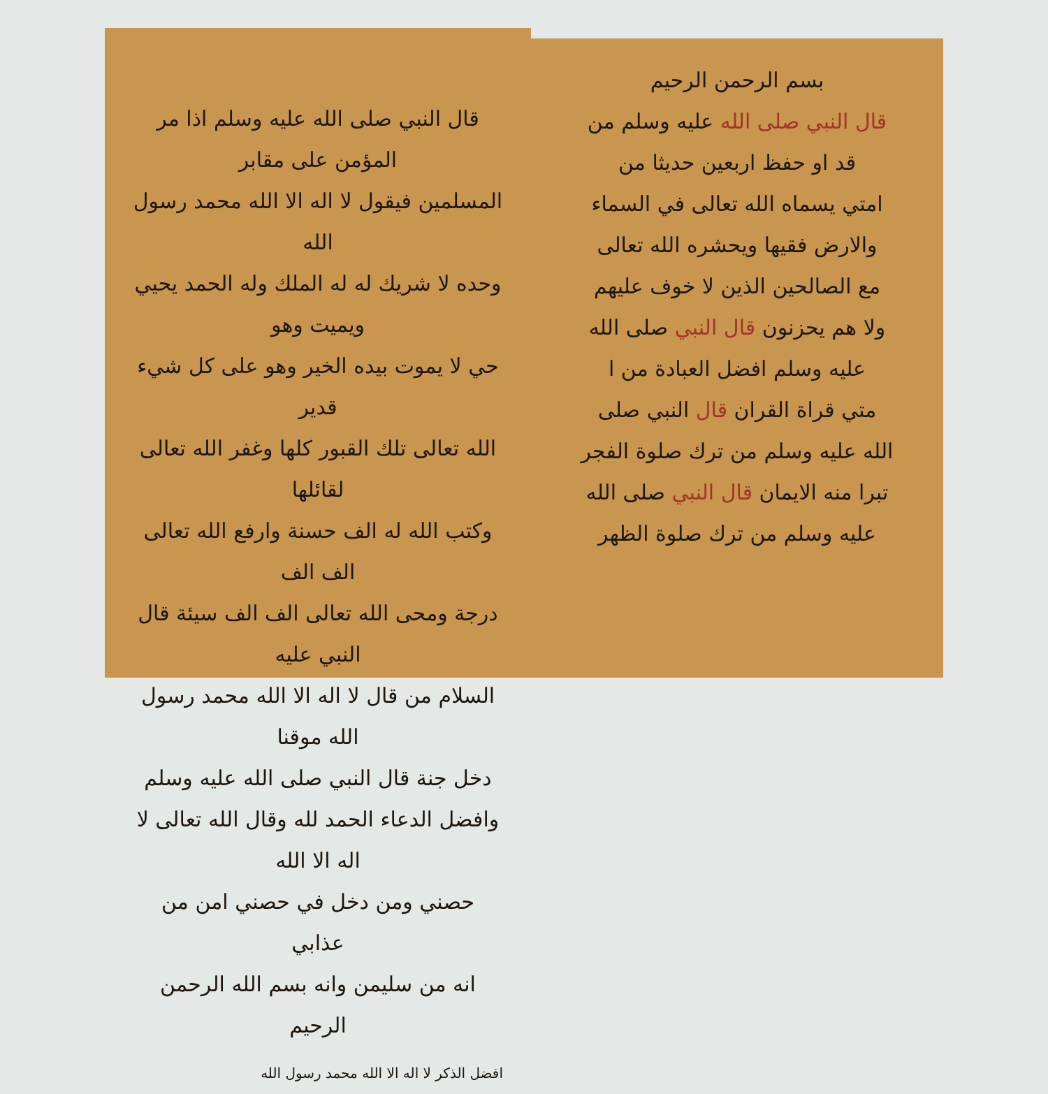بسم الرحمن الرحيم
قال النبي صلى الله عليه وسلم من
قد او حفظ اربعين حديثا من
امتي يسماه الله تعالى في السماء
والارض فقيها ويحشره الله تعالى
مع الصالحين الذين لا خوف عليهم
ولا هم يحزنون قال النبي صلى الله
عليه وسلم افضل العبادة من ا
متي قراة القران قال النبي صلى
الله عليه وسلم من ترك صلوة الفجر
تبرا منه الايمان قال النبي صلى الله
عليه وسلم من ترك صلوة الظهر
قال النبي صلى الله عليه وسلم اذا مر المؤمن على مقابر
المسلمين فيقول لا اله الا الله محمد رسول الله
وحده لا شريك له له الملك وله الحمد يحيي ويميت وهو
حي لا يموت بيده الخير وهو على كل شيء قدير
الله تعالى تلك القبور كلها وغفر الله تعالى لقائلها
وكتب الله له الف حسنة وارفع الله تعالى الف الف
درجة ومحى الله تعالى الف الف سيئة قال النبي عليه
السلام من قال لا اله الا الله محمد رسول الله موقنا
دخل جنة قال النبي صلى الله عليه وسلم
وافضل الدعاء الحمد لله وقال الله تعالى لا اله الا الله
حصني ومن دخل في حصني امن من عذابي
انه من سليمن وانه بسم الله الرحمن الرحيم
افضل الذكر لا اله الا الله محمد رسول الله